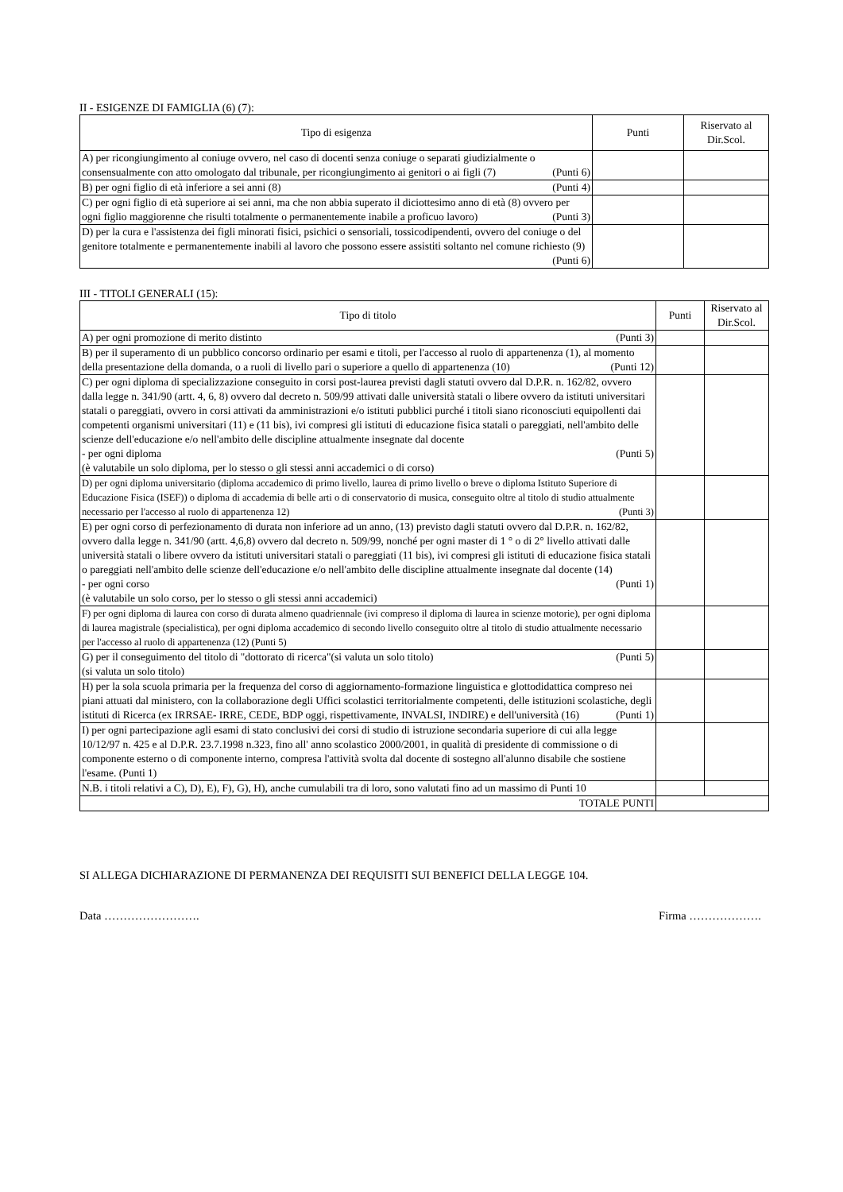II - ESIGENZE DI FAMIGLIA (6) (7):
| Tipo di esigenza | Punti | Riservato al Dir.Scol. |
| A) per ricongiungimento al coniuge ovvero, nel caso di docenti senza coniuge o separati giudizialmente o consensualmente con atto omologato dal tribunale, per ricongiungimento ai genitori o ai figli (7) (Punti 6) | | |
| B) per ogni figlio di età inferiore a sei anni (8) (Punti 4) | | |
| C) per ogni figlio di età superiore ai sei anni, ma che non abbia superato il diciottesimo anno di età (8) ovvero per ogni figlio maggiorenne che risulti totalmente o permanentemente inabile a proficuo lavoro) (Punti 3) | | |
| D) per la cura e l'assistenza dei figli minorati fisici, psichici o sensoriali, tossicodipendenti, ovvero del coniuge o del genitore totalmente e permanentemente inabili al lavoro che possono essere assistiti soltanto nel comune richiesto (9) (Punti 6) | | |
III - TITOLI GENERALI (15):
| Tipo di titolo | Punti | Riservato al Dir.Scol. |
| A) per ogni promozione di merito distinto (Punti 3) | | |
| B) per il superamento di un pubblico concorso ordinario per esami e titoli, per l'accesso al ruolo di appartenenza (1), al momento della presentazione della domanda, o a ruoli di livello pari o superiore a quello di appartenenza (10) (Punti 12) | | |
| C) per ogni diploma di specializzazione conseguito in corsi post-laurea previsti dagli statuti ovvero dal D.P.R. n. 162/82, ovvero dalla legge n. 341/90 (artt. 4, 6, 8) ovvero dal decreto n. 509/99 attivati dalle università statali o libere ovvero da istituti universitari statali o pareggiati, ovvero in corsi attivati da amministrazioni e/o istituti pubblici purché i titoli siano riconosciuti equipollenti dai competenti organismi universitari (11) e (11 bis), ivi compresi gli istituti di educazione fisica statali o pareggiati, nell'ambito delle scienze dell'educazione e/o nell'ambito delle discipline attualmente insegnate dal docente - per ogni diploma (Punti 5) (è valutabile un solo diploma, per lo stesso o gli stessi anni accademici o di corso) | | |
| D) per ogni diploma universitario (diploma accademico di primo livello, laurea di primo livello o breve o diploma Istituto Superiore di Educazione Fisica (ISEF)) o diploma di accademia di belle arti o di conservatorio di musica, conseguito oltre al titolo di studio attualmente necessario per l'accesso al ruolo di appartenenza 12) (Punti 3) | | |
| E) per ogni corso di perfezionamento di durata non inferiore ad un anno, (13) previsto dagli statuti ovvero dal D.P.R. n. 162/82, ovvero dalla legge n. 341/90 (artt. 4,6,8) ovvero dal decreto n. 509/99, nonché per ogni master di 1 ° o di 2° livello attivati dalle università statali o libere ovvero da istituti universitari statali o pareggiati (11 bis), ivi compresi gli istituti di educazione fisica statali o pareggiati nell'ambito delle scienze dell'educazione e/o nell'ambito delle discipline attualmente insegnate dal docente (14) - per ogni corso (Punti 1) (è valutabile un solo corso, per lo stesso o gli stessi anni accademici) | | |
| F) per ogni diploma di laurea con corso di durata almeno quadriennale (ivi compreso il diploma di laurea in scienze motorie), per ogni diploma di laurea magistrale (specialistica), per ogni diploma accademico di secondo livello conseguito oltre al titolo di studio attualmente necessario per l'accesso al ruolo di appartenenza (12) (Punti 5) | | |
| G) per il conseguimento del titolo di "dottorato di ricerca"(si valuta un solo titolo) (Punti 5) (si valuta un solo titolo) | | |
| H) per la sola scuola primaria per la frequenza del corso di aggiornamento-formazione linguistica e glottodidattica compreso nei piani attuati dal ministero, con la collaborazione degli Uffici scolastici territorialmente competenti, delle istituzioni scolastiche, degli istituti di Ricerca (ex IRRSAE- IRRE, CEDE, BDP oggi, rispettivamente, INVALSI, INDIRE) e dell'università (16) (Punti 1) | | |
| I) per ogni partecipazione agli esami di stato conclusivi dei corsi di studio di istruzione secondaria superiore di cui alla legge 10/12/97 n. 425 e al D.P.R. 23.7.1998 n.323, fino all' anno scolastico 2000/2001, in qualità di presidente di commissione o di componente esterno o di componente interno, compresa l'attività svolta dal docente di sostegno all'alunno disabile che sostiene l'esame. (Punti 1) | | |
| N.B. i titoli relativi a C), D), E), F), G), H), anche cumulabili tra di loro, sono valutati fino ad un massimo di Punti 10 | | |
| TOTALE PUNTI | | |
SI ALLEGA DICHIARAZIONE DI PERMANENZA DEI REQUISITI SUI BENEFICI DELLA LEGGE 104.
Data ……………………. Firma ……………….